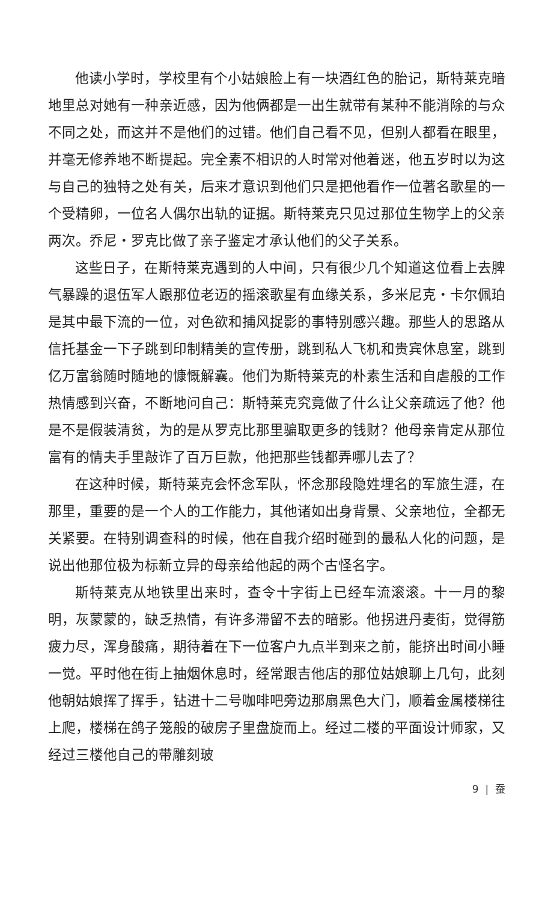他读小学时，学校里有个小姑娘脸上有一块酒红色的胎记，斯特莱克暗地里总对她有一种亲近感，因为他俩都是一出生就带有某种不能消除的与众不同之处，而这并不是他们的过错。他们自己看不见，但别人都看在眼里，并毫无修养地不断提起。完全素不相识的人时常对他着迷，他五岁时以为这与自己的独特之处有关，后来才意识到他们只是把他看作一位著名歌星的一个受精卵，一位名人偶尔出轨的证据。斯特莱克只见过那位生物学上的父亲两次。乔尼・罗克比做了亲子鉴定才承认他们的父子关系。
这些日子，在斯特莱克遇到的人中间，只有很少几个知道这位看上去脾气暴躁的退伍军人跟那位老迈的摇滚歌星有血缘关系，多米尼克・卡尔佩珀是其中最下流的一位，对色欲和捕风捉影的事特别感兴趣。那些人的思路从信托基金一下子跳到印制精美的宣传册，跳到私人飞机和贵宾休息室，跳到亿万富翁随时随地的慷慨解囊。他们为斯特莱克的朴素生活和自虐般的工作热情感到兴奋，不断地问自己：斯特莱克究竟做了什么让父亲疏远了他？他是不是假装清贫，为的是从罗克比那里骗取更多的钱财？他母亲肯定从那位富有的情夫手里敲诈了百万巨款，他把那些钱都弄哪儿去了？
在这种时候，斯特莱克会怀念军队，怀念那段隐姓埋名的军旅生涯，在那里，重要的是一个人的工作能力，其他诸如出身背景、父亲地位，全都无关紧要。在特别调查科的时候，他在自我介绍时碰到的最私人化的问题，是说出他那位极为标新立异的母亲给他起的两个古怪名字。
斯特莱克从地铁里出来时，查令十字街上已经车流滚滚。十一月的黎明，灰蒙蒙的，缺乏热情，有许多滞留不去的暗影。他拐进丹麦街，觉得筋疲力尽，浑身酸痛，期待着在下一位客户九点半到来之前，能挤出时间小睡一觉。平时他在街上抽烟休息时，经常跟吉他店的那位姑娘聊上几句，此刻他朝姑娘挥了挥手，钻进十二号咖啡吧旁边那扇黑色大门，顺着金属楼梯往上爬，楼梯在鸽子笼般的破房子里盘旋而上。经过二楼的平面设计师家，又经过三楼他自己的带雕刻玻
9 | 蚕